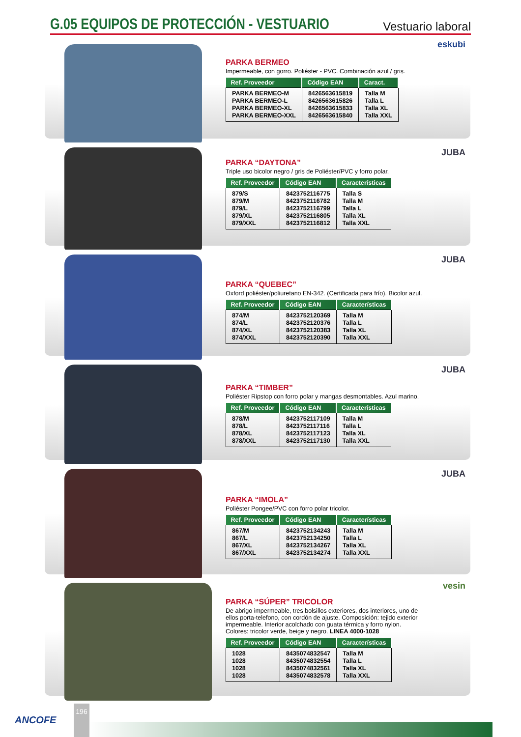G.05 EQUIPOS DE PROTECCIÓN - VESTUARIO
Vestuario laboral
eskubi
PARKA BERMEO
Impermeable, con gorro. Poliéster - PVC. Combinación azul / gris.
| Ref. Proveedor | Código EAN | Caract. |
| --- | --- | --- |
| PARKA BERMEO-M | 8426563615819 | Talla M |
| PARKA BERMEO-L | 8426563615826 | Talla L |
| PARKA BERMEO-XL | 8426563615833 | Talla XL |
| PARKA BERMEO-XXL | 8426563615840 | Talla XXL |
JUBA
PARKA “DAYTONA”
Triple uso bicolor negro / gris de Poliéster/PVC y forro polar.
| Ref. Proveedor | Código EAN | Características |
| --- | --- | --- |
| 879/S | 8423752116775 | Talla S |
| 879/M | 8423752116782 | Talla M |
| 879/L | 8423752116799 | Talla L |
| 879/XL | 8423752116805 | Talla XL |
| 879/XXL | 8423752116812 | Talla XXL |
JUBA
PARKA “QUEBEC”
Oxford poliéster/poliuretano EN-342. (Certificada para frío). Bicolor azul.
| Ref. Proveedor | Código EAN | Características |
| --- | --- | --- |
| 874/M | 8423752120369 | Talla M |
| 874/L | 8423752120376 | Talla L |
| 874/XL | 8423752120383 | Talla XL |
| 874/XXL | 8423752120390 | Talla XXL |
JUBA
PARKA “TIMBER”
Poliéster Ripstop con forro polar y mangas desmontables. Azul marino.
| Ref. Proveedor | Código EAN | Características |
| --- | --- | --- |
| 878/M | 8423752117109 | Talla M |
| 878/L | 8423752117116 | Talla L |
| 878/XL | 8423752117123 | Talla XL |
| 878/XXL | 8423752117130 | Talla XXL |
JUBA
PARKA “IMOLA”
Poliéster Pongee/PVC con forro polar tricolor.
| Ref. Proveedor | Código EAN | Características |
| --- | --- | --- |
| 867/M | 8423752134243 | Talla M |
| 867/L | 8423752134250 | Talla L |
| 867/XL | 8423752134267 | Talla XL |
| 867/XXL | 8423752134274 | Talla XXL |
vesin
PARKA “SÚPER” TRICOLOR
De abrigo impermeable, tres bolsillos exteriores, dos interiores, uno de ellos porta-telefono, con cordón de ajuste. Composición: tejido exterior impermeable. Interior acolchado con guata térmica y forro nylon. Colores: tricolor verde, beige y negro. LINEA 4000-1028
| Ref. Proveedor | Código EAN | Características |
| --- | --- | --- |
| 1028 | 8435074832547 | Talla M |
| 1028 | 8435074832554 | Talla L |
| 1028 | 8435074832561 | Talla XL |
| 1028 | 8435074832578 | Talla XXL |
ANCOFE
196